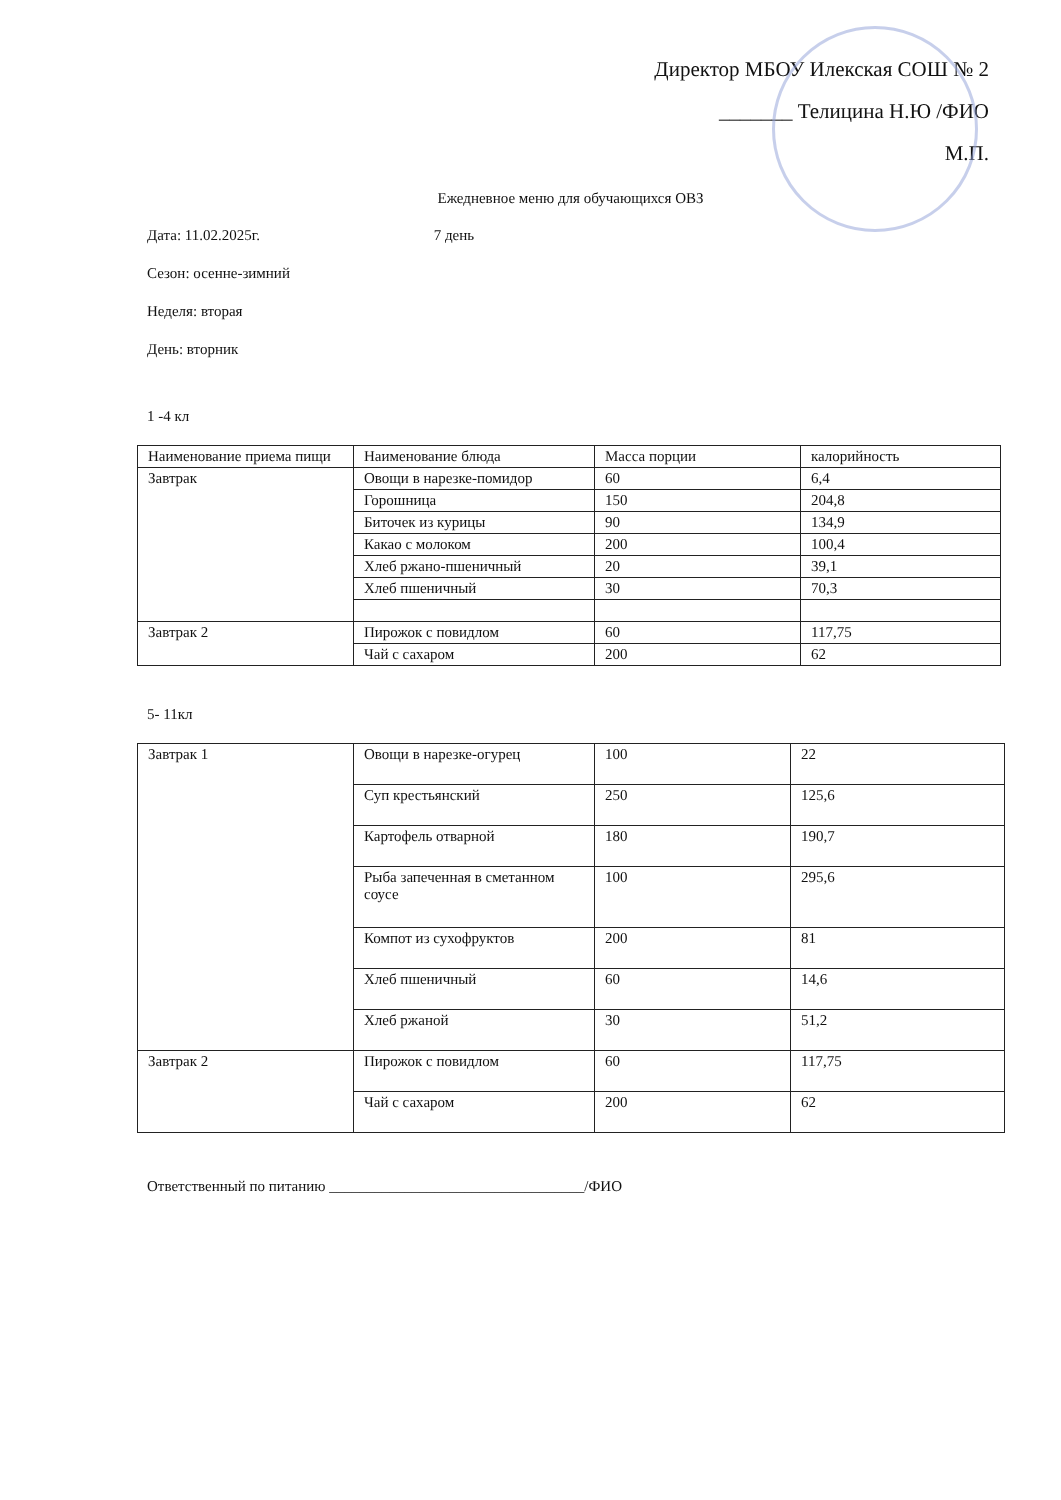Директор МБОУ Илекская СОШ № 2
_______ Телицина Н.Ю /ФИО
М.П.
Ежедневное меню для обучающихся ОВЗ
Дата: 11.02.2025г. 7 день
Сезон: осенне-зимний
Неделя: вторая
День: вторник
1 -4 кл
| Наименование приема пищи | Наименование блюда | Масса порции | калорийность |
| Завтрак | Овощи в нарезке-помидор | 60 | 6,4 |
| | Горошница | 150 | 204,8 |
| | Биточек из курицы | 90 | 134,9 |
| | Какао с молоком | 200 | 100,4 |
| | Хлеб ржано-пшеничный | 20 | 39,1 |
| | Хлеб пшеничный | 30 | 70,3 |
| Завтрак 2 | Пирожок с повидлом | 60 | 117,75 |
| | Чай с сахаром | 200 | 62 |
5- 11кл
| Завтрак 1 | Овощи в нарезке-огурец | 100 | 22 |
| | Суп крестьянский | 250 | 125,6 |
| | Картофель отварной | 180 | 190,7 |
| | Рыба запеченная в сметанном соусе | 100 | 295,6 |
| | Компот из сухофруктов | 200 | 81 |
| | Хлеб пшеничный | 60 | 14,6 |
| | Хлеб ржаной | 30 | 51,2 |
| Завтрак 2 | Пирожок с повидлом | 60 | 117,75 |
| | Чай с сахаром | 200 | 62 |
Ответственный по питанию __________________________________/ФИО